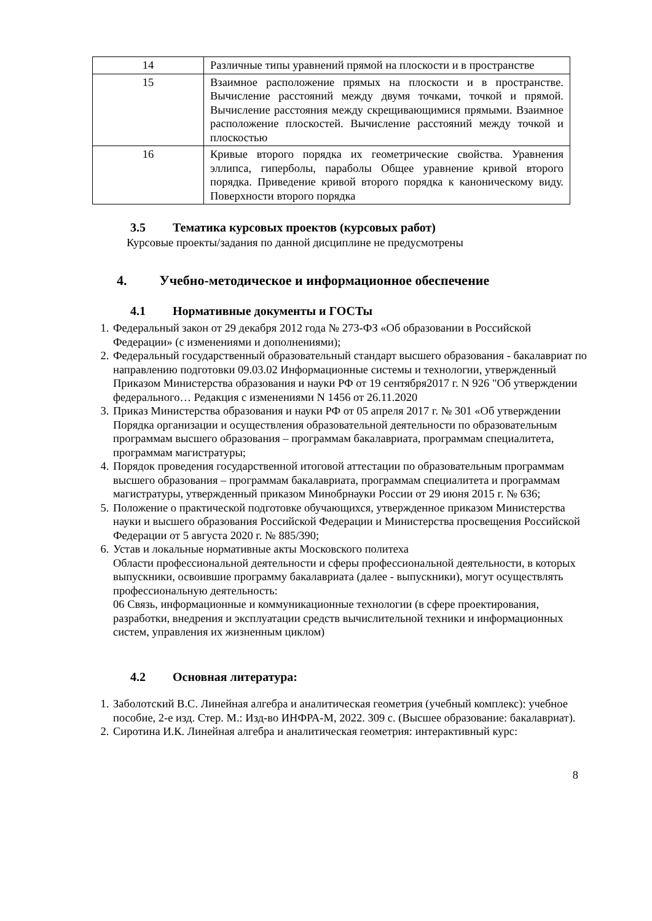| 14 | Различные типы уравнений прямой на плоскости и в пространстве |
| 15 | Взаимное расположение прямых на плоскости и в пространстве. Вычисление расстояний между двумя точками, точкой и прямой. Вычисление расстояния между скрещивающимися прямыми. Взаимное расположение плоскостей. Вычисление расстояний между точкой и плоскостью |
| 16 | Кривые второго порядка их геометрические свойства. Уравнения эллипса, гиперболы, параболы Общее уравнение кривой второго порядка. Приведение кривой второго порядка к каноническому виду. Поверхности второго порядка |
3.5 Тематика курсовых проектов (курсовых работ)
Курсовые проекты/задания по данной дисциплине не предусмотрены
4. Учебно-методическое и информационное обеспечение
4.1 Нормативные документы и ГОСТы
1. Федеральный закон от 29 декабря 2012 года № 273-ФЗ «Об образовании в Российской Федерации» (с изменениями и дополнениями);
2. Федеральный государственный образовательный стандарт высшего образования - бакалавриат по направлению подготовки 09.03.02 Информационные системы и технологии, утвержденный Приказом Министерства образования и науки РФ от 19 сентября2017 г. N 926 "Об утверждении федерального… Редакция с изменениями N 1456 от 26.11.2020
3. Приказ Министерства образования и науки РФ от 05 апреля 2017 г. № 301 «Об утверждении Порядка организации и осуществления образовательной деятельности по образовательным программам высшего образования – программам бакалавриата, программам специалитета, программам магистратуры;
4. Порядок проведения государственной итоговой аттестации по образовательным программам высшего образования – программам бакалавриата, программам специалитета и программам магистратуры, утвержденный приказом Минобрнауки России от 29 июня 2015 г. № 636;
5. Положение о практической подготовке обучающихся, утвержденное приказом Министерства науки и высшего образования Российской Федерации и Министерства просвещения Российской Федерации от 5 августа 2020 г. № 885/390;
6. Устав и локальные нормативные акты Московского политеха
Области профессиональной деятельности и сферы профессиональной деятельности, в которых выпускники, освоившие программу бакалавриата (далее - выпускники), могут осуществлять профессиональную деятельность:
06 Связь, информационные и коммуникационные технологии (в сфере проектирования, разработки, внедрения и эксплуатации средств вычислительной техники и информационных систем, управления их жизненным циклом)
4.2 Основная литература:
1. Заболотский В.С. Линейная алгебра и аналитическая геометрия (учебный комплекс): учебное пособие, 2-е изд. Стер. М.: Изд-во ИНФРА-М, 2022. 309 с. (Высшее образование: бакалавриат).
2. Сиротина И.К. Линейная алгебра и аналитическая геометрия: интерактивный курс:
8